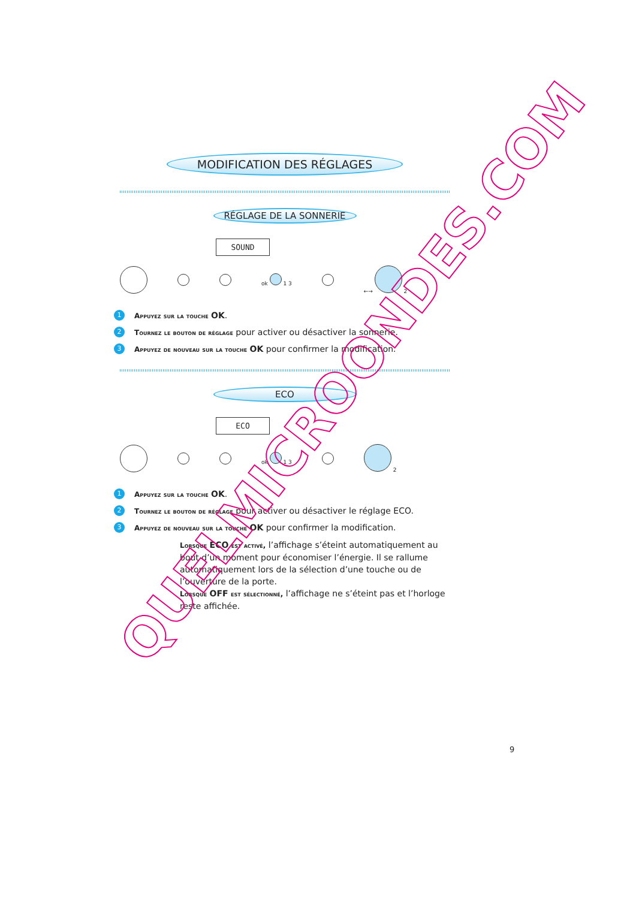MODIFICATION DES RÉGLAGES
RÉGLAGE DE LA SONNERIE
SOUND
ok 1 3 ←→ 2
1 Appuyez sur la touche OK.
2 Tournez le bouton de réglage pour activer ou désactiver la sonnerie.
3 Appuyez de nouveau sur la touche OK pour confirmer la modification.
ECO
ECO
ok 1 3 2
1 Appuyez sur la touche OK.
2 Tournez le bouton de réglage pour activer ou désactiver le réglage ECO.
3 Appuyez de nouveau sur la touche OK pour confirmer la modification.
Lorsque ECO est activé, l’affichage s’éteint automatiquement au bout d’un moment pour économiser l’énergie. Il se rallume automatiquement lors de la sélection d’une touche ou de l’ouverture de la porte.
Lorsque OFF est sélectionné, l’affichage ne s’éteint pas et l’horloge reste affichée.
9
QUELMICROONDES.COM